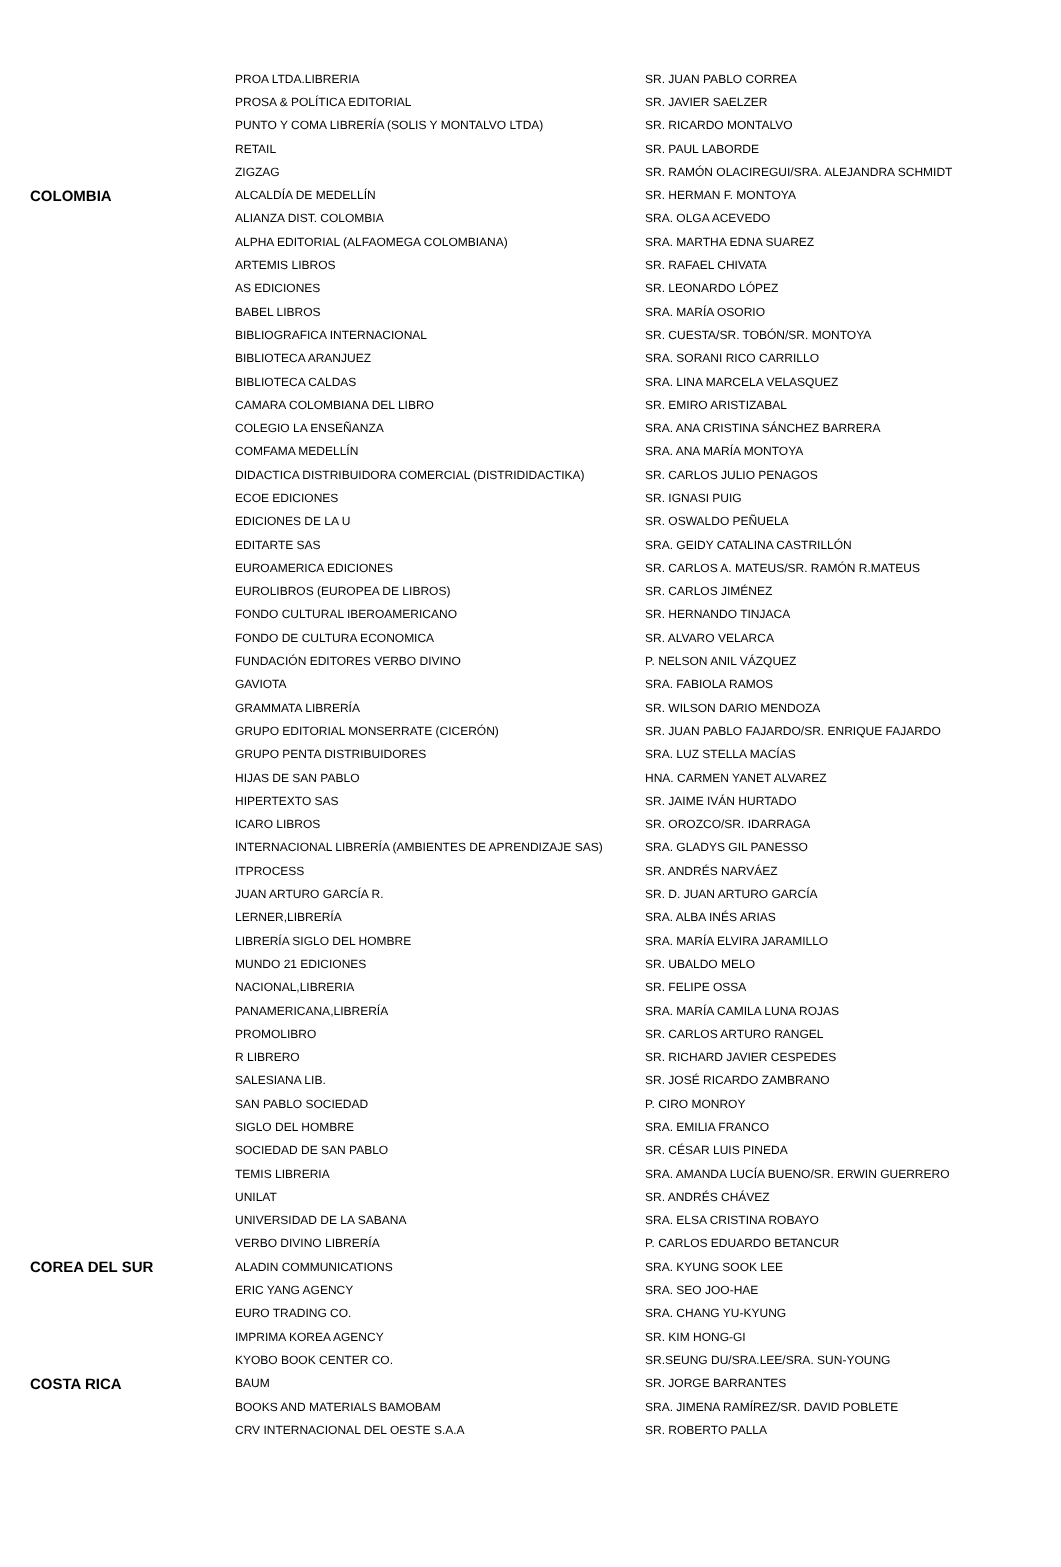| | PROA LTDA.LIBRERIA | SR. JUAN PABLO CORREA |
| | PROSA & POLÍTICA EDITORIAL | SR. JAVIER SAELZER |
| | PUNTO Y COMA LIBRERÍA (SOLIS Y MONTALVO LTDA) | SR. RICARDO MONTALVO |
| | RETAIL | SR. PAUL LABORDE |
| | ZIGZAG | SR. RAMÓN OLACIREGUI/SRA. ALEJANDRA SCHMIDT |
| COLOMBIA | ALCALDÍA DE MEDELLÍN | SR. HERMAN F. MONTOYA |
| | ALIANZA DIST. COLOMBIA | SRA. OLGA ACEVEDO |
| | ALPHA EDITORIAL (ALFAOMEGA COLOMBIANA) | SRA. MARTHA EDNA SUAREZ |
| | ARTEMIS LIBROS | SR. RAFAEL CHIVATA |
| | AS EDICIONES | SR. LEONARDO LÓPEZ |
| | BABEL LIBROS | SRA. MARÍA OSORIO |
| | BIBLIOGRAFICA INTERNACIONAL | SR. CUESTA/SR. TOBÓN/SR. MONTOYA |
| | BIBLIOTECA ARANJUEZ | SRA. SORANI RICO CARRILLO |
| | BIBLIOTECA CALDAS | SRA. LINA MARCELA VELASQUEZ |
| | CAMARA COLOMBIANA DEL LIBRO | SR. EMIRO ARISTIZABAL |
| | COLEGIO LA ENSEÑANZA | SRA. ANA CRISTINA SÁNCHEZ BARRERA |
| | COMFAMA MEDELLÍN | SRA. ANA MARÍA MONTOYA |
| | DIDACTICA DISTRIBUIDORA COMERCIAL (DISTRIDIDACTIKA) | SR. CARLOS JULIO PENAGOS |
| | ECOE EDICIONES | SR. IGNASI PUIG |
| | EDICIONES DE LA U | SR. OSWALDO PEÑUELA |
| | EDITARTE SAS | SRA. GEIDY CATALINA CASTRILLÓN |
| | EUROAMERICA EDICIONES | SR. CARLOS A. MATEUS/SR. RAMÓN R.MATEUS |
| | EUROLIBROS (EUROPEA DE LIBROS) | SR. CARLOS JIMÉNEZ |
| | FONDO CULTURAL IBEROAMERICANO | SR. HERNANDO TINJACA |
| | FONDO DE CULTURA ECONOMICA | SR. ALVARO VELARCA |
| | FUNDACIÓN EDITORES VERBO DIVINO | P. NELSON ANIL VÁZQUEZ |
| | GAVIOTA | SRA. FABIOLA RAMOS |
| | GRAMMATA LIBRERÍA | SR. WILSON DARIO MENDOZA |
| | GRUPO EDITORIAL MONSERRATE (CICERÓN) | SR. JUAN PABLO FAJARDO/SR. ENRIQUE FAJARDO |
| | GRUPO PENTA DISTRIBUIDORES | SRA. LUZ STELLA MACÍAS |
| | HIJAS DE SAN PABLO | HNA. CARMEN YANET ALVAREZ |
| | HIPERTEXTO SAS | SR. JAIME IVÁN HURTADO |
| | ICARO LIBROS | SR. OROZCO/SR. IDARRAGA |
| | INTERNACIONAL LIBRERÍA (AMBIENTES DE APRENDIZAJE SAS) | SRA. GLADYS GIL PANESSO |
| | ITPROCESS | SR. ANDRÉS NARVÁEZ |
| | JUAN ARTURO GARCÍA R. | SR. D. JUAN ARTURO GARCÍA |
| | LERNER,LIBRERÍA | SRA. ALBA INÉS ARIAS |
| | LIBRERÍA SIGLO DEL HOMBRE | SRA. MARÍA ELVIRA JARAMILLO |
| | MUNDO 21 EDICIONES | SR. UBALDO MELO |
| | NACIONAL,LIBRERIA | SR. FELIPE OSSA |
| | PANAMERICANA,LIBRERÍA | SRA. MARÍA CAMILA LUNA ROJAS |
| | PROMOLIBRO | SR. CARLOS ARTURO RANGEL |
| | R LIBRERO | SR. RICHARD JAVIER CESPEDES |
| | SALESIANA LIB. | SR. JOSÉ RICARDO ZAMBRANO |
| | SAN PABLO SOCIEDAD | P. CIRO MONROY |
| | SIGLO DEL HOMBRE | SRA. EMILIA FRANCO |
| | SOCIEDAD DE SAN PABLO | SR. CÉSAR LUIS PINEDA |
| | TEMIS LIBRERIA | SRA. AMANDA LUCÍA BUENO/SR. ERWIN GUERRERO |
| | UNILAT | SR. ANDRÉS CHÁVEZ |
| | UNIVERSIDAD DE LA SABANA | SRA. ELSA CRISTINA ROBAYO |
| | VERBO DIVINO LIBRERÍA | P. CARLOS EDUARDO BETANCUR |
| COREA DEL SUR | ALADIN COMMUNICATIONS | SRA. KYUNG SOOK LEE |
| | ERIC YANG AGENCY | SRA. SEO JOO-HAE |
| | EURO TRADING CO. | SRA. CHANG YU-KYUNG |
| | IMPRIMA KOREA AGENCY | SR. KIM HONG-GI |
| | KYOBO BOOK CENTER CO. | SR.SEUNG DU/SRA.LEE/SRA. SUN-YOUNG |
| COSTA RICA | BAUM | SR. JORGE BARRANTES |
| | BOOKS AND MATERIALS BAMOBAM | SRA. JIMENA RAMÍREZ/SR. DAVID POBLETE |
| | CRV INTERNACIONAL DEL OESTE S.A.A | SR. ROBERTO PALLA |